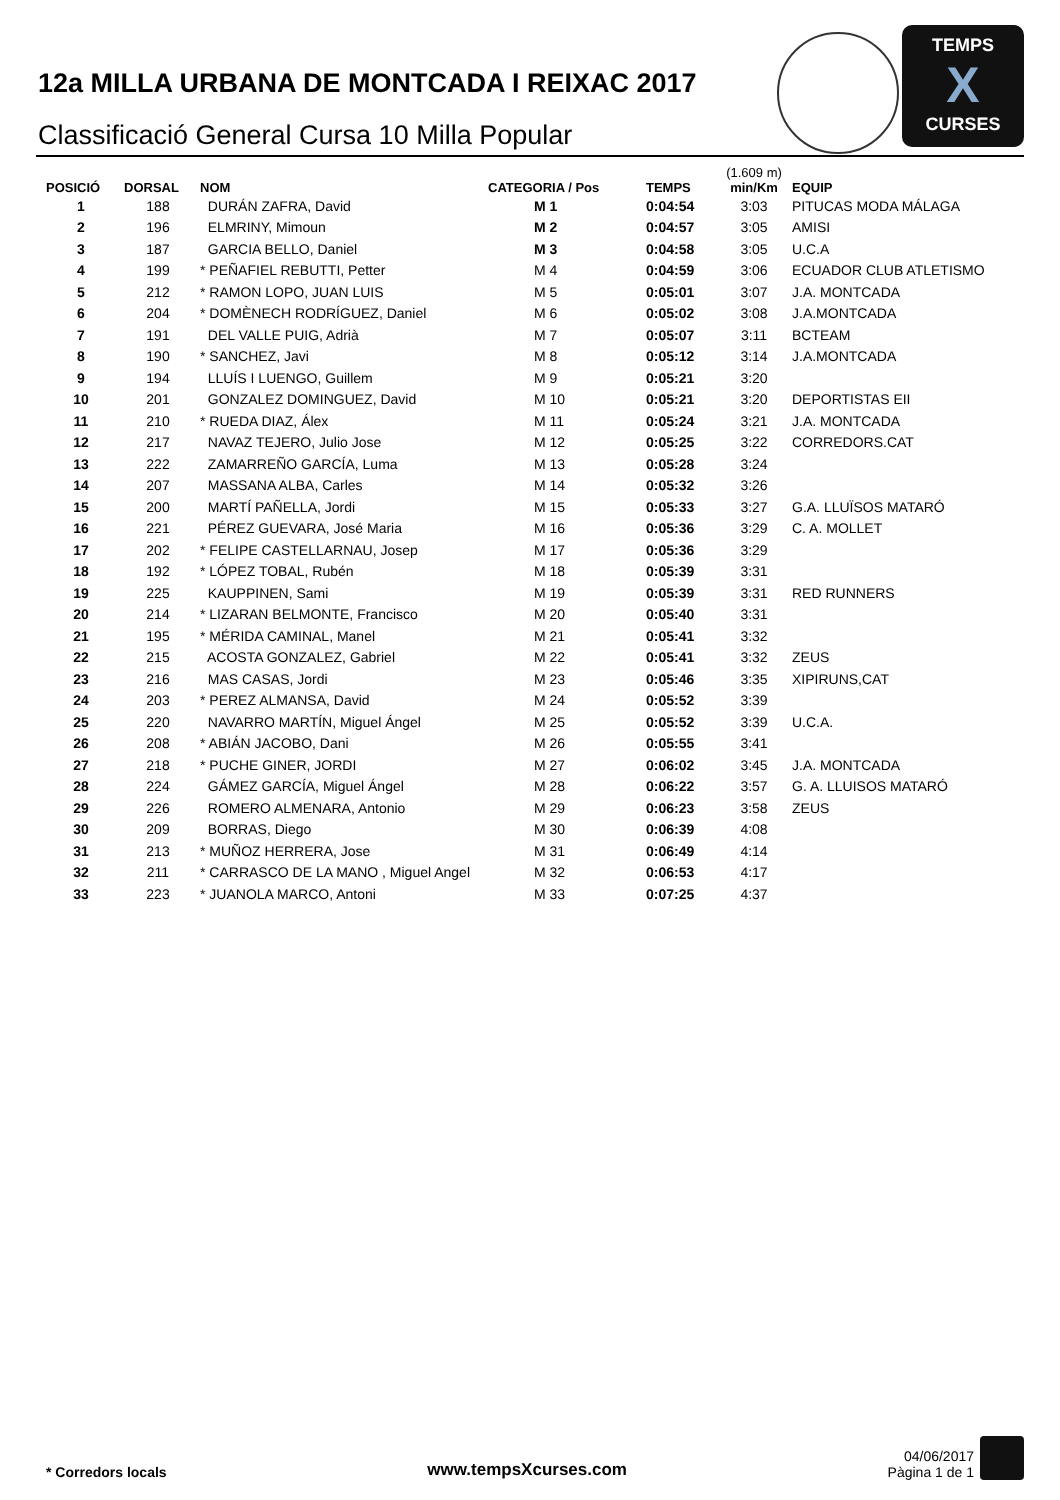12a MILLA URBANA DE MONTCADA I REIXAC 2017
Classificació General Cursa 10 Milla Popular
TEMPS
X
CURSES
| POSICIÓ | DORSAL | NOM | CATEGORIA / Pos | TEMPS | (1.609 m) min/Km | EQUIP |
| --- | --- | --- | --- | --- | --- | --- |
| 1 | 188 | DURÁN ZAFRA, David | M 1 | 0:04:54 | 3:03 | PITUCAS MODA MÁLAGA |
| 2 | 196 | ELMRINY, Mimoun | M 2 | 0:04:57 | 3:05 | AMISI |
| 3 | 187 | GARCIA BELLO, Daniel | M 3 | 0:04:58 | 3:05 | U.C.A |
| 4 | 199 | * PEÑAFIEL REBUTTI, Petter | M 4 | 0:04:59 | 3:06 | ECUADOR CLUB ATLETISMO |
| 5 | 212 | * RAMON LOPO, JUAN LUIS | M 5 | 0:05:01 | 3:07 | J.A. MONTCADA |
| 6 | 204 | * DOMÈNECH RODRÍGUEZ, Daniel | M 6 | 0:05:02 | 3:08 | J.A.MONTCADA |
| 7 | 191 | DEL VALLE PUIG, Adrià | M 7 | 0:05:07 | 3:11 | BCTEAM |
| 8 | 190 | * SANCHEZ, Javi | M 8 | 0:05:12 | 3:14 | J.A.MONTCADA |
| 9 | 194 | LLUÍS I LUENGO, Guillem | M 9 | 0:05:21 | 3:20 | |
| 10 | 201 | GONZALEZ DOMINGUEZ, David | M 10 | 0:05:21 | 3:20 | DEPORTISTAS EII |
| 11 | 210 | * RUEDA DIAZ, Álex | M 11 | 0:05:24 | 3:21 | J.A. MONTCADA |
| 12 | 217 | NAVAZ TEJERO, Julio Jose | M 12 | 0:05:25 | 3:22 | CORREDORS.CAT |
| 13 | 222 | ZAMARREÑO GARCÍA, Luma | M 13 | 0:05:28 | 3:24 | |
| 14 | 207 | MASSANA ALBA, Carles | M 14 | 0:05:32 | 3:26 | |
| 15 | 200 | MARTÍ PAÑELLA, Jordi | M 15 | 0:05:33 | 3:27 | G.A. LLUÏSOS MATARÓ |
| 16 | 221 | PÉREZ GUEVARA, José Maria | M 16 | 0:05:36 | 3:29 | C. A. MOLLET |
| 17 | 202 | * FELIPE CASTELLARNAU, Josep | M 17 | 0:05:36 | 3:29 | |
| 18 | 192 | * LÓPEZ TOBAL, Rubén | M 18 | 0:05:39 | 3:31 | |
| 19 | 225 | KAUPPINEN, Sami | M 19 | 0:05:39 | 3:31 | RED RUNNERS |
| 20 | 214 | * LIZARAN BELMONTE, Francisco | M 20 | 0:05:40 | 3:31 | |
| 21 | 195 | * MÉRIDA CAMINAL, Manel | M 21 | 0:05:41 | 3:32 | |
| 22 | 215 | ACOSTA GONZALEZ, Gabriel | M 22 | 0:05:41 | 3:32 | ZEUS |
| 23 | 216 | MAS CASAS, Jordi | M 23 | 0:05:46 | 3:35 | XIPIRUNS,CAT |
| 24 | 203 | * PEREZ ALMANSA, David | M 24 | 0:05:52 | 3:39 | |
| 25 | 220 | NAVARRO MARTÍN, Miguel Ángel | M 25 | 0:05:52 | 3:39 | U.C.A. |
| 26 | 208 | * ABIÁN JACOBO, Dani | M 26 | 0:05:55 | 3:41 | |
| 27 | 218 | * PUCHE GINER, JORDI | M 27 | 0:06:02 | 3:45 | J.A. MONTCADA |
| 28 | 224 | GÁMEZ GARCÍA, Miguel Ángel | M 28 | 0:06:22 | 3:57 | G. A. LLUISOS MATARÓ |
| 29 | 226 | ROMERO ALMENARA, Antonio | M 29 | 0:06:23 | 3:58 | ZEUS |
| 30 | 209 | BORRAS, Diego | M 30 | 0:06:39 | 4:08 | |
| 31 | 213 | * MUÑOZ HERRERA, Jose | M 31 | 0:06:49 | 4:14 | |
| 32 | 211 | * CARRASCO DE LA MANO , Miguel Angel | M 32 | 0:06:53 | 4:17 | |
| 33 | 223 | * JUANOLA MARCO, Antoni | M 33 | 0:07:25 | 4:37 | |
* Corredors locals
www.tempsXcurses.com
04/06/2017
Pàgina 1 de 1